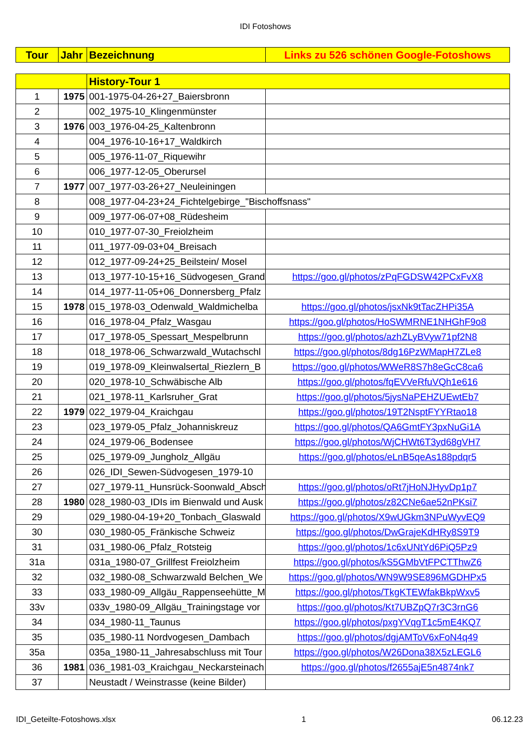IDI Fotoshows
| Tour | Jahr | Bezeichnung | Links zu 526 schönen Google-Fotoshows |
| --- | --- | --- | --- |
| | | History-Tour 1 | |
| 1 | 1975 | 001-1975-04-26+27_Baiersbronn | |
| 2 | | 002_1975-10_Klingenmünster | |
| 3 | 1976 | 003_1976-04-25_Kaltenbronn | |
| 4 | | 004_1976-10-16+17_Waldkirch | |
| 5 | | 005_1976-11-07_Riquewihr | |
| 6 | | 006_1977-12-05_Oberursel | |
| 7 | 1977 | 007_1977-03-26+27_Neuleiningen | |
| 8 | | 008_1977-04-23+24_Fichtelgebirge_"Bischoffsnass" | |
| 9 | | 009_1977-06-07+08_Rüdesheim | |
| 10 | | 010_1977-07-30_Freiolzheim | |
| 11 | | 011_1977-09-03+04_Breisach | |
| 12 | | 012_1977-09-24+25_Beilstein/ Mosel | |
| 13 | | 013_1977-10-15+16_Südvogesen_Grand | https://goo.gl/photos/zPqFGDSW42PCxFvX8 |
| 14 | | 014_1977-11-05+06_Donnersberg_Pfalz | |
| 15 | 1978 | 015_1978-03_Odenwald_Waldmichelba | https://goo.gl/photos/jsxNk9tTacZHPi35A |
| 16 | | 016_1978-04_Pfalz_Wasgau | https://goo.gl/photos/HoSWMRNE1NHGhF9o8 |
| 17 | | 017_1978-05_Spessart_Mespelbrunn | https://goo.gl/photos/azhZLyBVyw71pf2N8 |
| 18 | | 018_1978-06_Schwarzwald_Wutachschl | https://goo.gl/photos/8dg16PzWMapH7ZLe8 |
| 19 | | 019_1978-09_Kleinwalsertal_Riezlern_B | https://goo.gl/photos/WWeR8S7h8eGcC8ca6 |
| 20 | | 020_1978-10_Schwäbische Alb | https://goo.gl/photos/fqEVVeRfuVQh1e616 |
| 21 | | 021_1978-11_Karlsruher_Grat | https://goo.gl/photos/5jysNaPEHZUEwtEb7 |
| 22 | 1979 | 022_1979-04_Kraichgau | https://goo.gl/photos/19T2NsptFYYRtao18 |
| 23 | | 023_1979-05_Pfalz_Johanniskreuz | https://goo.gl/photos/QA6GmtFY3pxNuGi1A |
| 24 | | 024_1979-06_Bodensee | https://goo.gl/photos/WjCHWt6T3yd68gVH7 |
| 25 | | 025_1979-09_Jungholz_Allgäu | https://goo.gl/photos/eLnB5qeAs188pdqr5 |
| 26 | | 026_IDI_Sewen-Südvogesen_1979-10 | |
| 27 | | 027_1979-11_Hunsrück-Soonwald_Absch | https://goo.gl/photos/oRt7jHoNJHyvDp1p7 |
| 28 | 1980 | 028_1980-03_IDIs im Bienwald und Ausk | https://goo.gl/photos/z82CNe6ae52nPKsi7 |
| 29 | | 029_1980-04-19+20_Tonbach_Glaswald | https://goo.gl/photos/X9wUGkm3NPuWyvEQ9 |
| 30 | | 030_1980-05_Fränkische Schweiz | https://goo.gl/photos/DwGrajeKdHRy8S9T9 |
| 31 | | 031_1980-06_Pfalz_Rotsteig | https://goo.gl/photos/1c6xUNtYd6PiQ5Pz9 |
| 31a | | 031a_1980-07_Grillfest Freiolzheim | https://goo.gl/photos/kS5GMbVtFPCTThwZ6 |
| 32 | | 032_1980-08_Schwarzwald Belchen_We | https://goo.gl/photos/WN9W9SE896MGDHPx5 |
| 33 | | 033_1980-09_Allgäu_Rappenseehütte_M | https://goo.gl/photos/TkgKTEWfakBkpWxv5 |
| 33v | | 033v_1980-09_Allgäu_Trainingstage vor | https://goo.gl/photos/Kt7UBZpQ7r3C3rnG6 |
| 34 | | 034_1980-11_Taunus | https://goo.gl/photos/pxgYVqgT1c5mE4KQ7 |
| 35 | | 035_1980-11 Nordvogesen_Dambach | https://goo.gl/photos/dgjAMToV6xFoN4q49 |
| 35a | | 035a_1980-11_Jahresabschluss mit Tour | https://goo.gl/photos/W26Dona38X5zLEGL6 |
| 36 | 1981 | 036_1981-03_Kraichgau_Neckarsteinach | https://goo.gl/photos/f2655ajE5n4874nk7 |
| 37 | | Neustadt / Weinstrasse (keine Bilder) | |
IDI_Geteilte-Fotoshows.xlsx 1 06.12.23